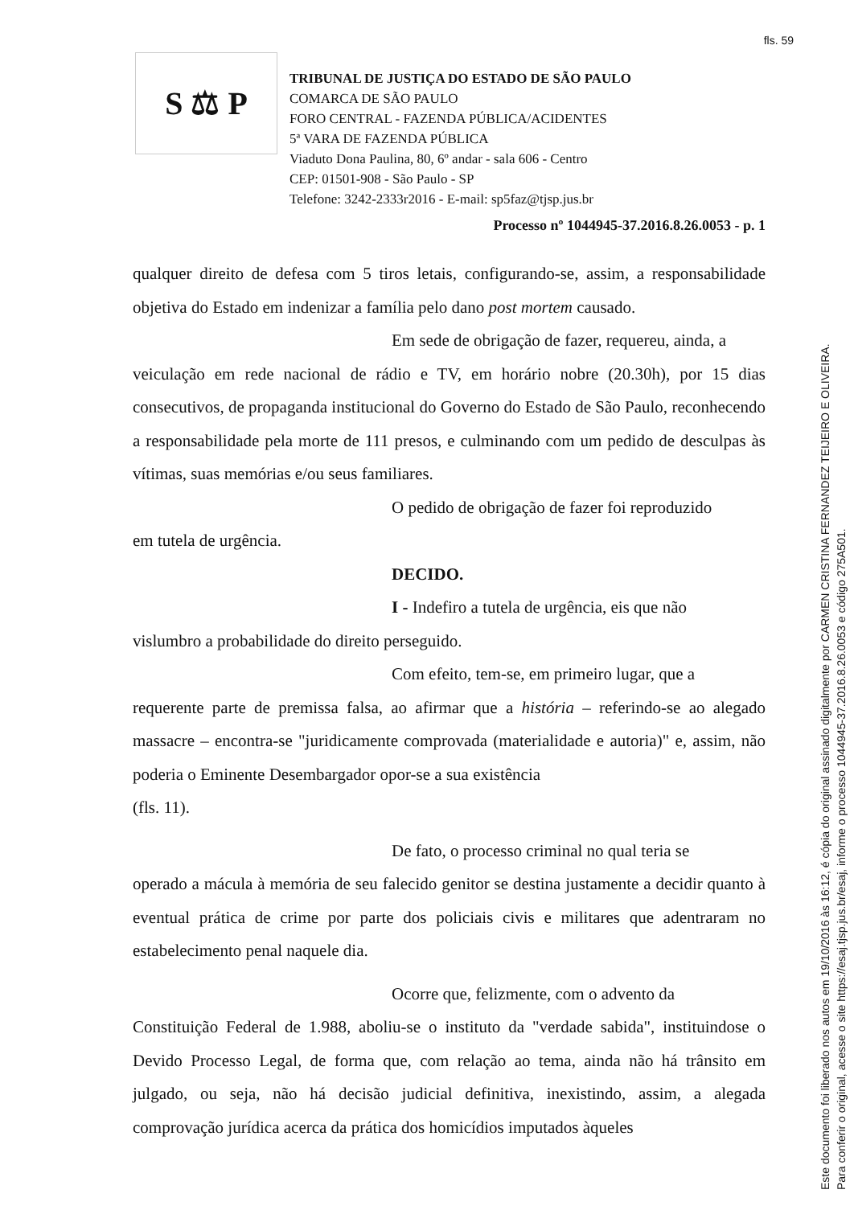fls. 59
S ⚖ P
TRIBUNAL DE JUSTIÇA DO ESTADO DE SÃO PAULO
COMARCA DE SÃO PAULO
FORO CENTRAL - FAZENDA PÚBLICA/ACIDENTES
5ª VARA DE FAZENDA PÚBLICA
Viaduto Dona Paulina, 80, 6º andar - sala 606 - Centro
CEP: 01501-908 - São Paulo - SP
Telefone: 3242-2333r2016 - E-mail: sp5faz@tjsp.jus.br
Processo nº 1044945-37.2016.8.26.0053 - p. 1
qualquer direito de defesa com 5 tiros letais, configurando-se, assim, a responsabilidade objetiva do Estado em indenizar a família pelo dano post mortem causado.
Em sede de obrigação de fazer, requereu, ainda, a
veiculação em rede nacional de rádio e TV, em horário nobre (20.30h), por 15 dias consecutivos, de propaganda institucional do Governo do Estado de São Paulo, reconhecendo a responsabilidade pela morte de 111 presos, e culminando com um pedido de desculpas às vítimas, suas memórias e/ou seus familiares.
O pedido de obrigação de fazer foi reproduzido
em tutela de urgência.
DECIDO.
I - Indefiro a tutela de urgência, eis que não
vislumbro a probabilidade do direito perseguido.
Com efeito, tem-se, em primeiro lugar, que a
requerente parte de premissa falsa, ao afirmar que a história – referindo-se ao alegado massacre – encontra-se "juridicamente comprovada (materialidade e autoria)" e, assim, não poderia o Eminente Desembargador opor-se a sua existência
(fls. 11).
De fato, o processo criminal no qual teria se
operado a mácula à memória de seu falecido genitor se destina justamente a decidir quanto à eventual prática de crime por parte dos policiais civis e militares que adentraram no estabelecimento penal naquele dia.
Ocorre que, felizmente, com o advento da
Constituição Federal de 1.988, aboliu-se o instituto da "verdade sabida", instituindose o Devido Processo Legal, de forma que, com relação ao tema, ainda não há trânsito em julgado, ou seja, não há decisão judicial definitiva, inexistindo, assim, a alegada comprovação jurídica acerca da prática dos homicídios imputados àqueles
Este documento foi liberado nos autos em 19/10/2016 às 16:12, é cópia do original assinado digitalmente por CARMEN CRISTINA FERNANDEZ TEIJEIRO E OLIVEIRA.
Para conferir o original, acesse o site https://esaj.tjsp.jus.br/esaj, informe o processo 1044945-37.2016.8.26.0053 e código 275A501.